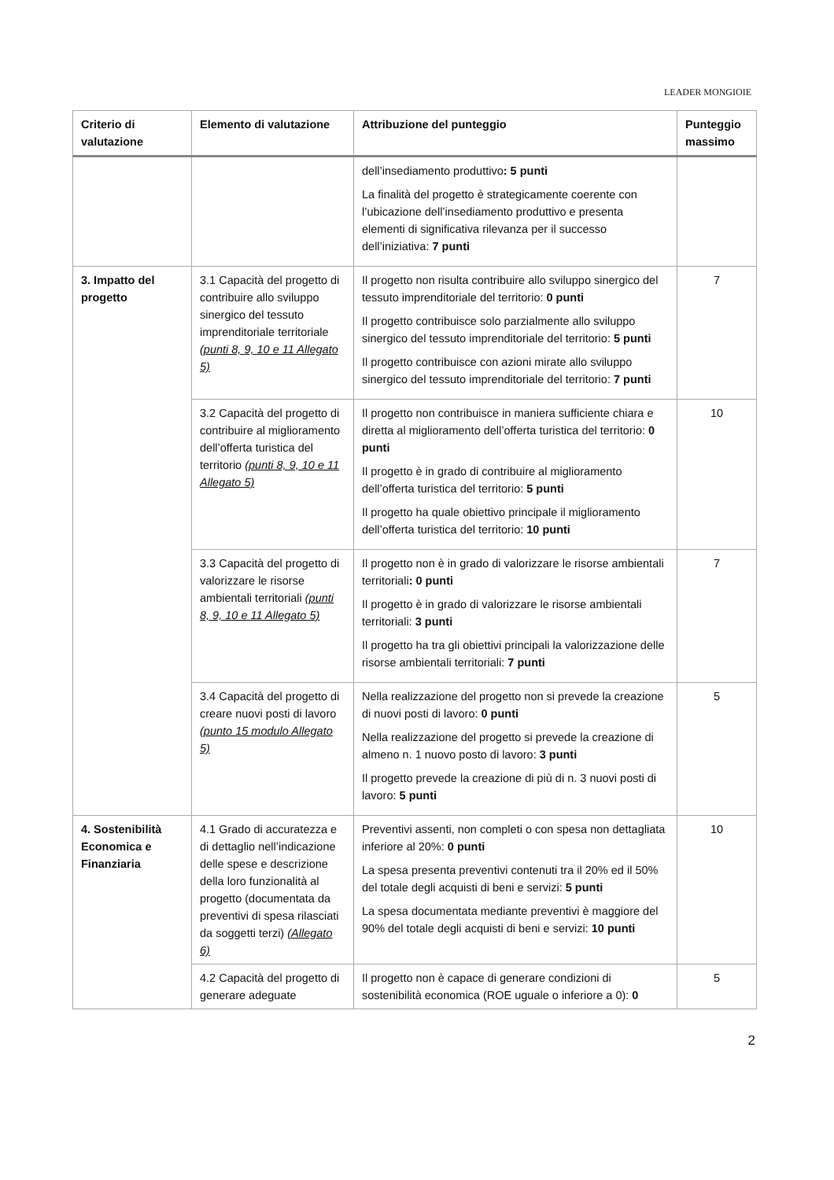LEADER MONGIOIE
| Criterio di valutazione | Elemento di valutazione | Attribuzione del punteggio | Punteggio massimo |
| --- | --- | --- | --- |
| | | dell’insediamento produttivo : 5 punti La finalità del progetto è strategicamente coerente con l’ubicazione dell’insediamento produttivo e presenta elementi di significativa rilevanza per il successo dell’iniziativa: 7 punti | |
| 3. Impatto del progetto | 3.1 Capacità del progetto di contribuire allo sviluppo sinergico del tessuto imprenditoriale territoriale (punti 8, 9, 10 e 11 Allegato 5) | Il progetto non risulta contribuire allo sviluppo sinergico del tessuto imprenditoriale del territorio: 0 punti Il progetto contribuisce solo parzialmente allo sviluppo sinergico del tessuto imprenditoriale del territorio: 5 punti Il progetto contribuisce con azioni mirate allo sviluppo sinergico del tessuto imprenditoriale del territorio: 7 punti | 7 |
| | 3.2 Capacità del progetto di contribuire al miglioramento dell’offerta turistica del territorio (punti 8, 9, 10 e 11 Allegato 5) | Il progetto non contribuisce in maniera sufficiente chiara e diretta al miglioramento dell’offerta turistica del territorio: 0 punti Il progetto è in grado di contribuire al miglioramento dell’offerta turistica del territorio: 5 punti Il progetto ha quale obiettivo principale il miglioramento dell’offerta turistica del territorio: 10 punti | 10 |
| | 3.3 Capacità del progetto di valorizzare le risorse ambientali territoriali (punti 8, 9, 10 e 11 Allegato 5) | Il progetto non è in grado di valorizzare le risorse ambientali territoriali : 0 punti Il progetto è in grado di valorizzare le risorse ambientali territoriali: 3 punti Il progetto ha tra gli obiettivi principali la valorizzazione delle risorse ambientali territoriali: 7 punti | 7 |
| | 3.4 Capacità del progetto di creare nuovi posti di lavoro (punto 15 modulo Allegato 5) | Nella realizzazione del progetto non si prevede la creazione di nuovi posti di lavoro: 0 punti Nella realizzazione del progetto si prevede la creazione di almeno n. 1 nuovo posto di lavoro: 3 punti Il progetto prevede la creazione di più di n. 3 nuovi posti di lavoro: 5 punti | 5 |
| 4. Sostenibilità Economica e Finanziaria | 4.1 Grado di accuratezza e di dettaglio nell’indicazione delle spese e descrizione della loro funzionalità al progetto (documentata da preventivi di spesa rilasciati da soggetti terzi) (Allegato 6) | Preventivi assenti, non completi o con spesa non dettagliata inferiore al 20%: 0 punti La spesa presenta preventivi contenuti tra il 20% ed il 50% del totale degli acquisti di beni e servizi: 5 punti La spesa documentata mediante preventivi è maggiore del 90% del totale degli acquisti di beni e servizi: 10 punti | 10 |
| | 4.2 Capacità del progetto di generare adeguate | Il progetto non è capace di generare condizioni di sostenibilità economica (ROE uguale o inferiore a 0): 0 | 5 |
2